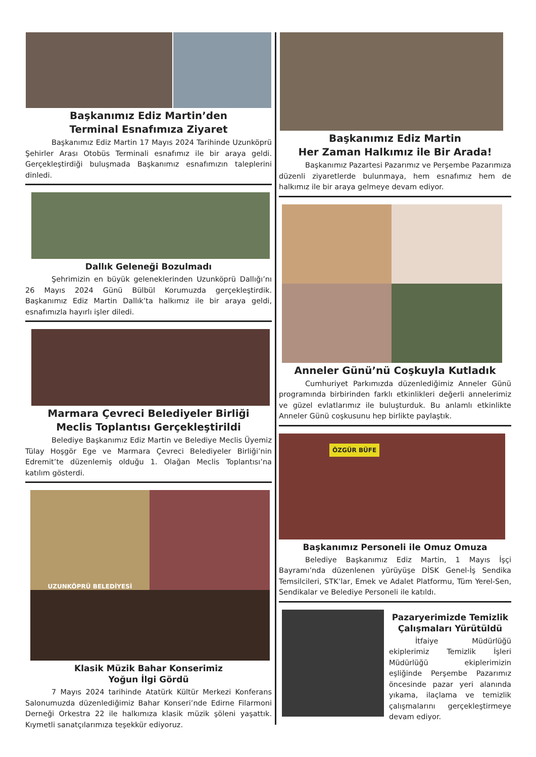Başkanımız Ediz Martin’den
Terminal Esnafımıza Ziyaret
Başkanımız Ediz Martin 17 Mayıs 2024 Tarihinde Uzunköprü Şehirler Arası Otobüs Terminali esnafımız ile bir araya geldi. Gerçekleştirdiği buluşmada Başkanımız esnafımızın taleplerini dinledi.
Dallık Geleneği Bozulmadı
Şehrimizin en büyük geleneklerinden Uzunköprü Dallığı’nı 26 Mayıs 2024 Günü Bülbül Korumuzda gerçekleştirdik. Başkanımız Ediz Martin Dallık’ta halkımız ile bir araya geldi, esnafımızla hayırlı işler diledi.
Marmara Çevreci Belediyeler Birliği
Meclis Toplantısı Gerçekleştirildi
Belediye Başkanımız Ediz Martin ve Belediye Meclis Üyemiz Tülay Hoşgör Ege ve Marmara Çevreci Belediyeler Birliği’nin Edremit’te düzenlemiş olduğu 1. Olağan Meclis Toplantısı’na katılım gösterdi.
UZUNKÖPRÜ BELEDİYESİ
Klasik Müzik Bahar Konserimiz
Yoğun İlgi Gördü
7 Mayıs 2024 tarihinde Atatürk Kültür Merkezi Konferans Salonumuzda düzenlediğimiz Bahar Konseri’nde Edirne Filarmoni Derneği Orkestra 22 ile halkımıza klasik müzik şöleni yaşattık. Kıymetli sanatçılarımıza teşekkür ediyoruz.
Başkanımız Ediz Martin
Her Zaman Halkımız ile Bir Arada!
Başkanımız Pazartesi Pazarımız ve Perşembe Pazarımıza düzenli ziyaretlerde bulunmaya, hem esnafımız hem de halkımız ile bir araya gelmeye devam ediyor.
Anneler Günü’nü Coşkuyla Kutladık
Cumhuriyet Parkımızda düzenlediğimiz Anneler Günü programında birbirinden farklı etkinlikleri değerli annelerimiz ve güzel evlatlarımız ile buluşturduk. Bu anlamlı etkinlikte Anneler Günü coşkusunu hep birlikte paylaştık.
ÖZGÜR BÜFE
Başkanımız Personeli ile Omuz Omuza
Belediye Başkanımız Ediz Martin, 1 Mayıs İşçi Bayramı’nda düzenlenen yürüyüşe DİSK Genel-İş Sendika Temsilcileri, STK’lar, Emek ve Adalet Platformu, Tüm Yerel-Sen, Sendikalar ve Belediye Personeli ile katıldı.
Pazaryerimizde Temizlik
Çalışmaları Yürütüldü
İtfaiye Müdürlüğü ekiplerimiz Temizlik İşleri Müdürlüğü ekiplerimizin eşliğinde Perşembe Pazarımız öncesinde pazar yeri alanında yıkama, ilaçlama ve temizlik çalışmalarını gerçekleştirmeye devam ediyor.